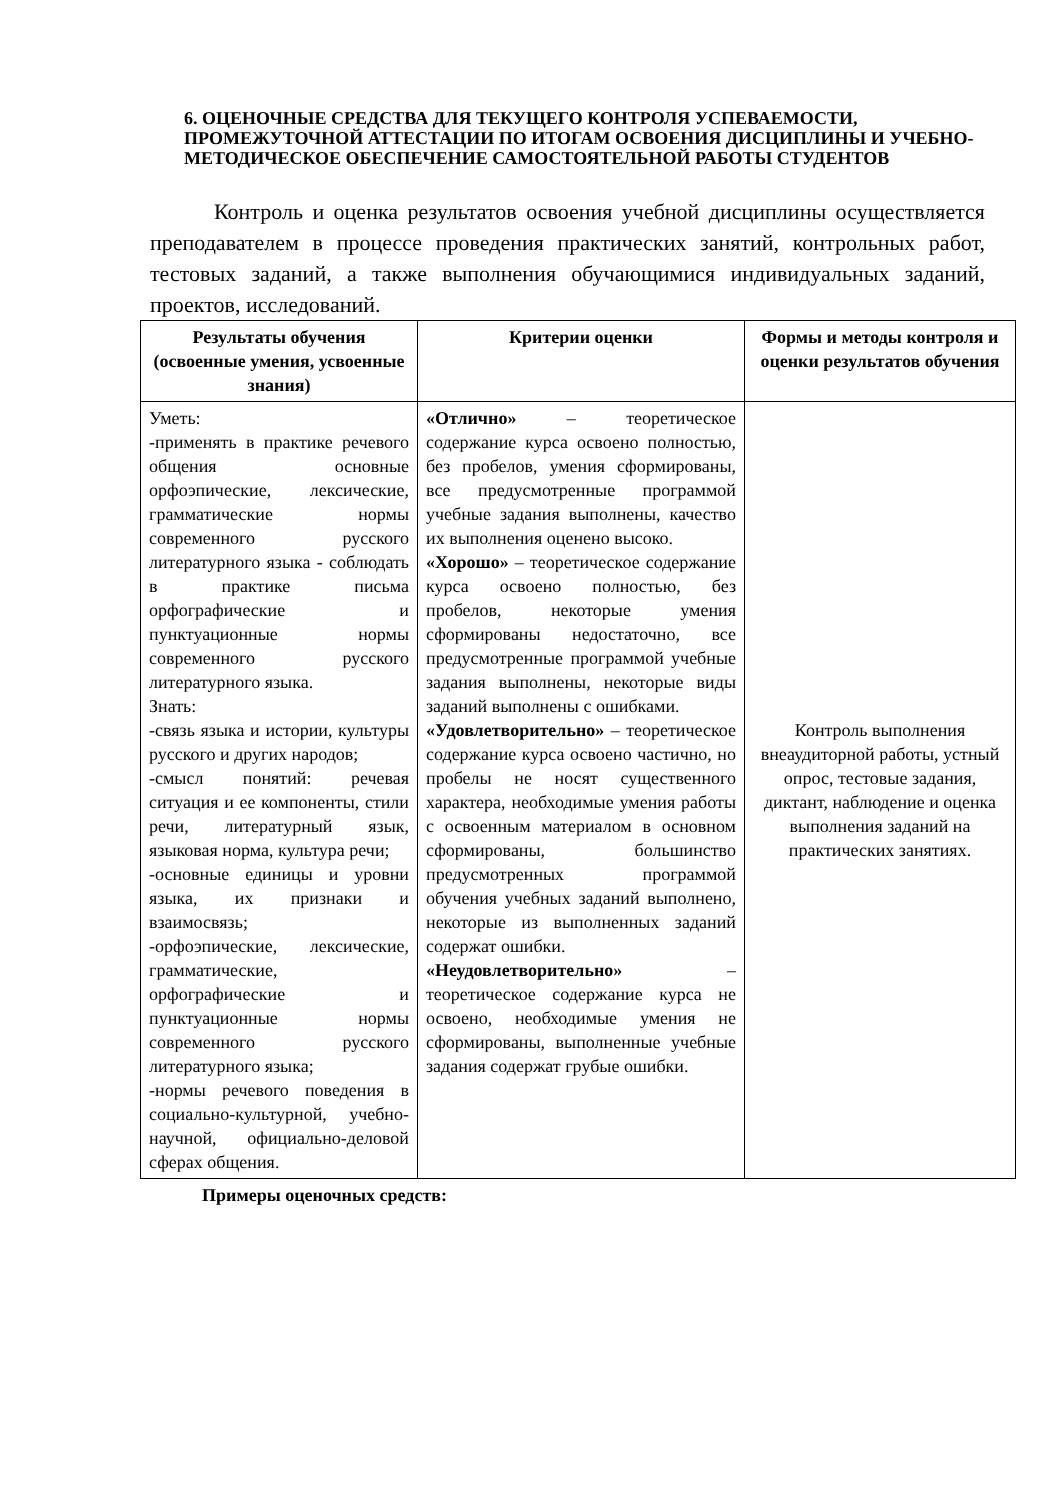6. ОЦЕНОЧНЫЕ СРЕДСТВА ДЛЯ ТЕКУЩЕГО КОНТРОЛЯ УСПЕВАЕМОСТИ, ПРОМЕЖУТОЧНОЙ АТТЕСТАЦИИ ПО ИТОГАМ ОСВОЕНИЯ ДИСЦИПЛИНЫ И УЧЕБНО-МЕТОДИЧЕСКОЕ ОБЕСПЕЧЕНИЕ САМОСТОЯТЕЛЬНОЙ РАБОТЫ СТУДЕНТОВ
Контроль и оценка результатов освоения учебной дисциплины осуществляется преподавателем в процессе проведения практических занятий, контрольных работ, тестовых заданий, а также выполнения обучающимися индивидуальных заданий, проектов, исследований.
| Результаты обучения (освоенные умения, усвоенные знания) | Критерии оценки | Формы и методы контроля и оценки результатов обучения |
| --- | --- | --- |
| Уметь: -применять в практике речевого общения основные орфоэпические, лексические, грамматические нормы современного русского литературного языка - соблюдать в практике письма орфографические и пунктуационные нормы современного русского литературного языка. Знать: -связь языка и истории, культуры русского и других народов; -смысл понятий: речевая ситуация и ее компоненты, стили речи, литературный язык, языковая норма, культура речи; -основные единицы и уровни языка, их признаки и взаимосвязь; -орфоэпические, лексические, грамматические, орфографические и пунктуационные нормы современного русского литературного языка; -нормы речевого поведения в социально-культурной, учебно-научной, официально-деловой сферах общения. | «Отлично» – теоретическое содержание курса освоено полностью, без пробелов, умения сформированы, все предусмотренные программой учебные задания выполнены, качество их выполнения оценено высоко. «Хорошо» – теоретическое содержание курса освоено полностью, без пробелов, некоторые умения сформированы недостаточно, все предусмотренные программой учебные задания выполнены, некоторые виды заданий выполнены с ошибками. «Удовлетворительно» – теоретическое содержание курса освоено частично, но пробелы не носят существенного характера, необходимые умения работы с освоенным материалом в основном сформированы, большинство предусмотренных программой обучения учебных заданий выполнено, некоторые из выполненных заданий содержат ошибки. «Неудовлетворительно» – теоретическое содержание курса не освоено, необходимые умения не сформированы, выполненные учебные задания содержат грубые ошибки. | Контроль выполнения внеаудиторной работы, устный опрос, тестовые задания, диктант, наблюдение и оценка выполнения заданий на практических занятиях. |
Примеры оценочных средств: